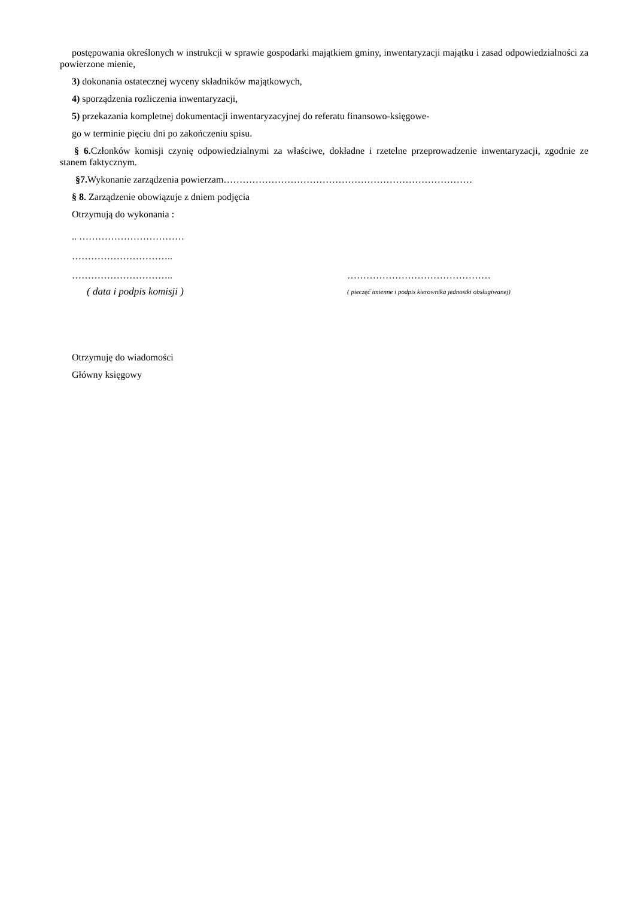postępowania określonych w instrukcji w sprawie gospodarki majątkiem gminy, inwentaryzacji majątku i zasad odpowiedzialności za powierzone mienie,
3) dokonania ostatecznej wyceny składników majątkowych,
4) sporządzenia rozliczenia inwentaryzacji,
5) przekazania kompletnej dokumentacji inwentaryzacyjnej do referatu finansowo-księgowe-
go w terminie pięciu dni po zakończeniu spisu.
§ 6. Członków komisji czynię odpowiedzialnymi za właściwe, dokładne i rzetelne przeprowadzenie inwentaryzacji, zgodnie ze stanem faktycznym.
§7. Wykonanie zarządzenia powierzam……………………………………………………………………
§ 8. Zarządzenie obowiązuje z dniem podjęcia
Otrzymują do wykonania :
.. ……………………………
…………………………..
………………………….. ………………………………………
( data i podpis komisji )
( pieczęć imienne i podpis kierownika jednostki obsługiwanej)
Otrzymuję do wiadomości
Główny księgowy